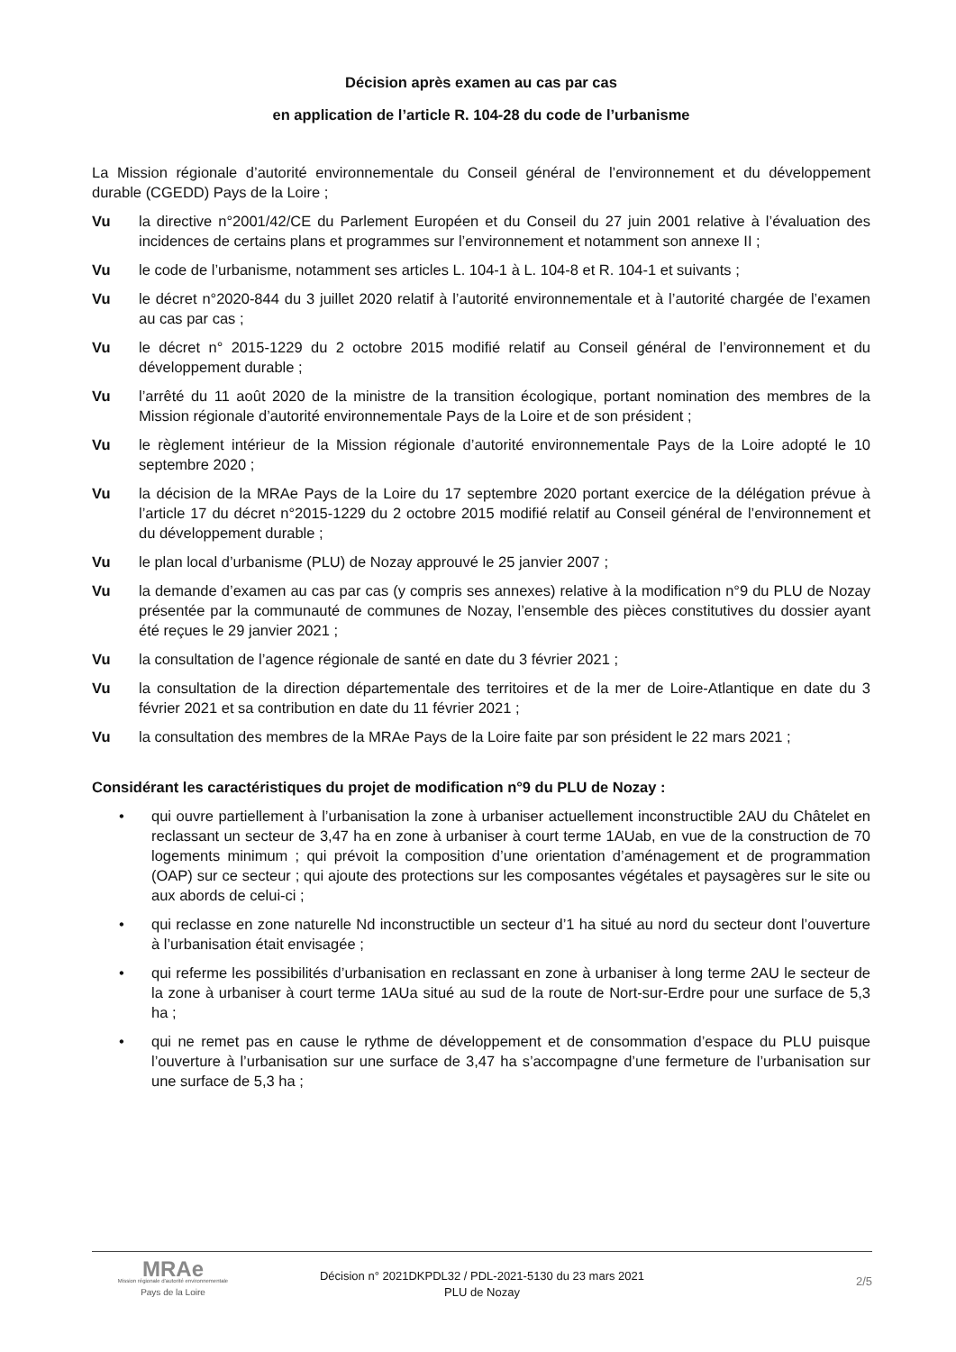Décision après examen au cas par cas
en application de l’article R. 104-28 du code de l’urbanisme
La Mission régionale d’autorité environnementale du Conseil général de l’environnement et du développement durable (CGEDD) Pays de la Loire ;
Vu la directive n°2001/42/CE du Parlement Européen et du Conseil du 27 juin 2001 relative à l’évaluation des incidences de certains plans et programmes sur l’environnement et notamment son annexe II ;
Vu le code de l’urbanisme, notamment ses articles L. 104-1 à L. 104-8 et R. 104-1 et suivants ;
Vu le décret n°2020-844 du 3 juillet 2020 relatif à l’autorité environnementale et à l’autorité chargée de l’examen au cas par cas ;
Vu le décret n° 2015-1229 du 2 octobre 2015 modifié relatif au Conseil général de l’environnement et du développement durable ;
Vu l’arrêté du 11 août 2020 de la ministre de la transition écologique, portant nomination des membres de la Mission régionale d’autorité environnementale Pays de la Loire et de son président ;
Vu le règlement intérieur de la Mission régionale d’autorité environnementale Pays de la Loire adopté le 10 septembre 2020 ;
Vu la décision de la MRAe Pays de la Loire du 17 septembre 2020 portant exercice de la délégation prévue à l’article 17 du décret n°2015-1229 du 2 octobre 2015 modifié relatif au Conseil général de l’environnement et du développement durable ;
Vu le plan local d’urbanisme (PLU) de Nozay approuvé le 25 janvier 2007 ;
Vu la demande d’examen au cas par cas (y compris ses annexes) relative à la modification n°9 du PLU de Nozay présentée par la communauté de communes de Nozay, l’ensemble des pièces constitutives du dossier ayant été reçues le 29 janvier 2021 ;
Vu la consultation de l’agence régionale de santé en date du 3 février 2021 ;
Vu la consultation de la direction départementale des territoires et de la mer de Loire-Atlantique en date du 3 février 2021 et sa contribution en date du 11 février 2021 ;
Vu la consultation des membres de la MRAe Pays de la Loire faite par son président le 22 mars 2021 ;
Considérant les caractéristiques du projet de modification n°9 du PLU de Nozay :
• qui ouvre partiellement à l’urbanisation la zone à urbaniser actuellement inconstructible 2AU du Châtelet en reclassant un secteur de 3,47 ha en zone à urbaniser à court terme 1AUab, en vue de la construction de 70 logements minimum ; qui prévoit la composition d’une orientation d’aménagement et de programmation (OAP) sur ce secteur ; qui ajoute des protections sur les composantes végétales et paysagères sur le site ou aux abords de celui-ci ;
• qui reclasse en zone naturelle Nd inconstructible un secteur d’1 ha situé au nord du secteur dont l’ouverture à l’urbanisation était envisagée ;
• qui referme les possibilités d’urbanisation en reclassant en zone à urbaniser à long terme 2AU le secteur de la zone à urbaniser à court terme 1AUa situé au sud de la route de Nort-sur-Erdre pour une surface de 5,3 ha ;
• qui ne remet pas en cause le rythme de développement et de consommation d’espace du PLU puisque l’ouverture à l’urbanisation sur une surface de 3,47 ha s’accompagne d’une fermeture de l’urbanisation sur une surface de 5,3 ha ;
MRAe
Mission régionale d’autorité environnementale
Pays de la Loire
Décision n° 2021DKPDL32 / PDL-2021-5130 du 23 mars 2021
PLU de Nozay
2/5